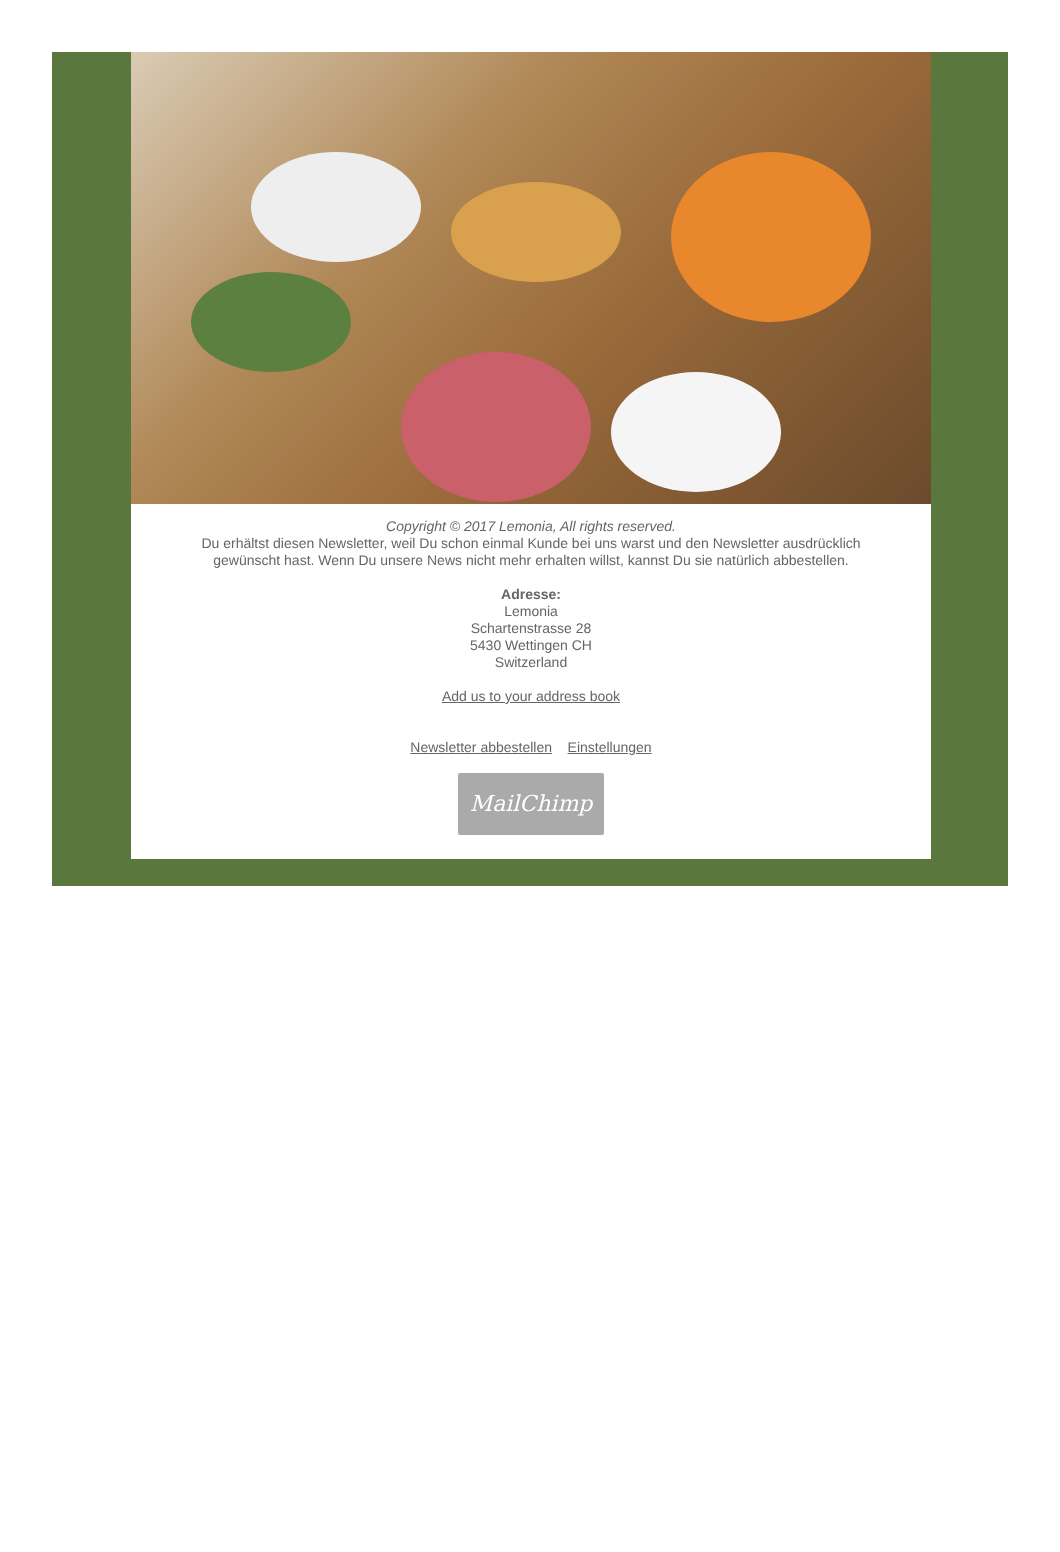Copyright © 2017 Lemonia, All rights reserved.
Du erhältst diesen Newsletter, weil Du schon einmal Kunde bei uns warst und den Newsletter ausdrücklich gewünscht hast. Wenn Du unsere News nicht mehr erhalten willst, kannst Du sie natürlich abbestellen.
Adresse:
Lemonia
Schartenstrasse 28
5430 Wettingen CH
Switzerland
Add us to your address book
Newsletter abbestellen Einstellungen
MailChimp